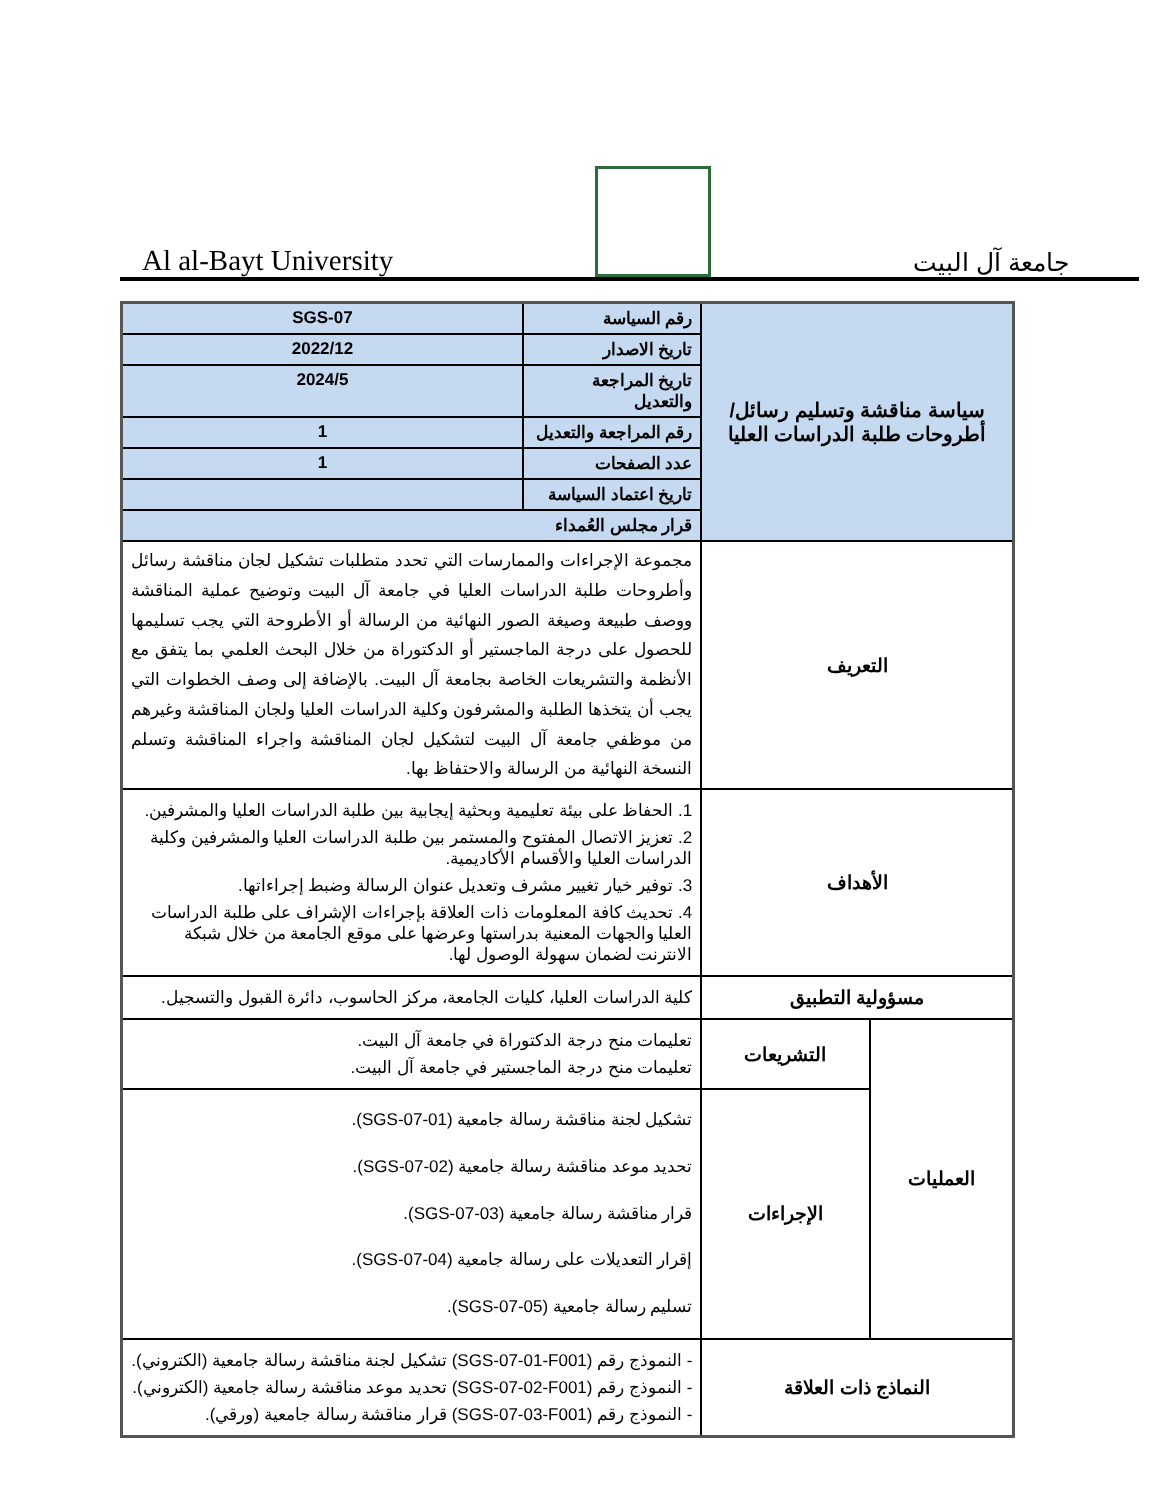Al al-Bayt University
جامعة آل البيت
| سياسة مناقشة وتسليم رسائل/أطروحات طلبة الدراسات العليا | | رقم السياسة | SGS-07 |
| | | تاريخ الاصدار | 2022/12 |
| | | تاريخ المراجعة والتعديل | 2024/5 |
| | | رقم المراجعة والتعديل | 1 |
| | | عدد الصفحات | 1 |
| | | تاريخ اعتماد السياسة | |
| | | قرار مجلس العُمداء | |
| التعريف | | مجموعة الإجراءات والممارسات التي تحدد متطلبات تشكيل لجان مناقشة رسائل وأطروحات طلبة الدراسات العليا في جامعة آل البيت وتوضيح عملية المناقشة ووصف طبيعة وصيغة الصور النهائية من الرسالة أو الأطروحة التي يجب تسليمها للحصول على درجة الماجستير أو الدكتوراة من خلال البحث العلمي بما يتفق مع الأنظمة والتشريعات الخاصة بجامعة آل البيت. بالإضافة إلى وصف الخطوات التي يجب أن يتخذها الطلبة والمشرفون وكلية الدراسات العليا ولجان المناقشة وغيرهم من موظفي جامعة آل البيت لتشكيل لجان المناقشة واجراء المناقشة وتسلم النسخة النهائية من الرسالة والاحتفاظ بها. | |
| الأهداف | | 1. الحفاظ على بيئة تعليمية وبحثية إيجابية بين طلبة الدراسات العليا والمشرفين. 2. تعزيز الاتصال المفتوح والمستمر بين طلبة الدراسات العليا والمشرفين وكلية الدراسات العليا والأقسام الأكاديمية. 3. توفير خيار تغيير مشرف وتعديل عنوان الرسالة وضبط إجراءاتها. 4. تحديث كافة المعلومات ذات العلاقة بإجراءات الإشراف على طلبة الدراسات العليا والجهات المعنية بدراستها وعرضها على موقع الجامعة من خلال شبكة الانترنت لضمان سهولة الوصول لها. | |
| مسؤولية التطبيق | | كلية الدراسات العليا، كليات الجامعة، مركز الحاسوب، دائرة القبول والتسجيل. | |
| العمليات | التشريعات | تعليمات منح درجة الدكتوراة في جامعة آل البيت. تعليمات منح درجة الماجستير في جامعة آل البيت. | |
| | الإجراءات | تشكيل لجنة مناقشة رسالة جامعية (SGS-07-01). تحديد موعد مناقشة رسالة جامعية (SGS-07-02). قرار مناقشة رسالة جامعية (SGS-07-03). إقرار التعديلات على رسالة جامعية (SGS-07-04). تسليم رسالة جامعية (SGS-07-05). | |
| النماذج ذات العلاقة | | - النموذج رقم (SGS-07-01-F001) تشكيل لجنة مناقشة رسالة جامعية (الكتروني). - النموذج رقم (SGS-07-02-F001) تحديد موعد مناقشة رسالة جامعية (الكتروني). - النموذج رقم (SGS-07-03-F001) قرار مناقشة رسالة جامعية (ورقي). | |